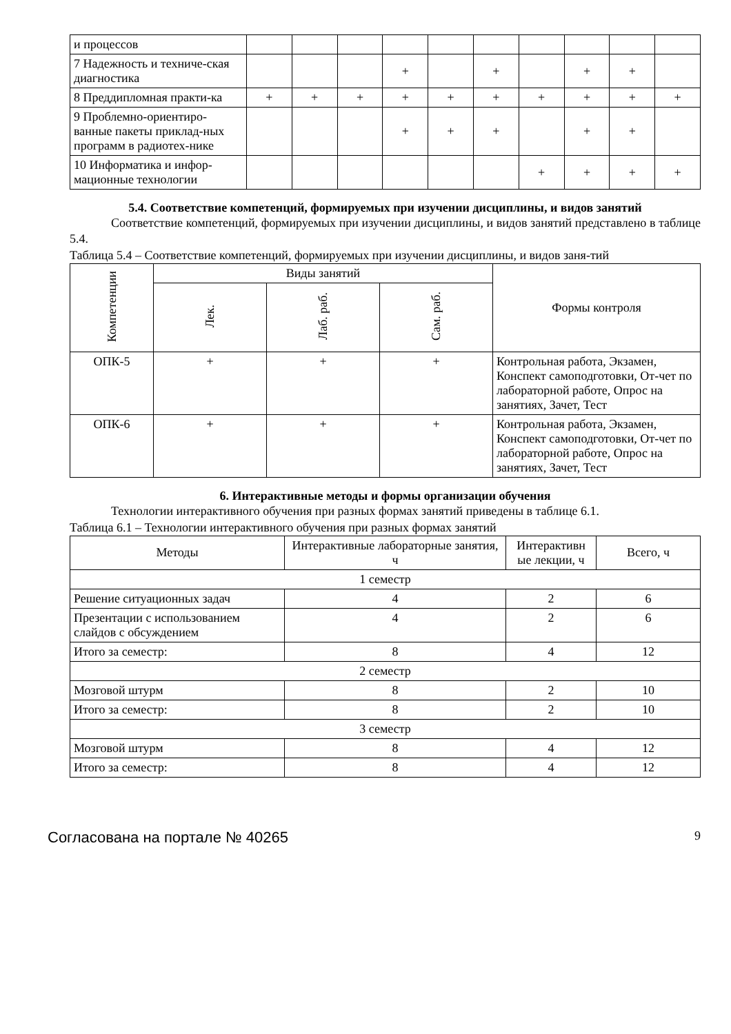| и процессов | | | | | | | | | | |
| 7 Надежность и техниче-ская диагностика | | | | + | | + | | + | + | |
| 8 Преддипломная практи-ка | + | + | + | + | + | + | + | + | + | + |
| 9 Проблемно-ориентиро-ванные пакеты приклад-ных программ в радиотех-нике | | | | + | + | + | | + | + | |
| 10 Информатика и инфор-мационные технологии | | | | | | | + | + | + | + |
5.4. Соответствие компетенций, формируемых при изучении дисциплины, и видов занятий
Соответствие компетенций, формируемых при изучении дисциплины, и видов занятий представлено в таблице 5.4.
Таблица 5.4 – Соответствие компетенций, формируемых при изучении дисциплины, и видов заня-тий
| Компетенции | Виды занятий | | | Формы контроля |
| --- | --- | --- | --- | --- |
| | Лек. | Лаб. раб. | Сам. раб. | |
| ОПК-5 | + | + | + | Контрольная работа, Экзамен, Конспект самоподготовки, От-чет по лабораторной работе, Опрос на занятиях, Зачет, Тест |
| ОПК-6 | + | + | + | Контрольная работа, Экзамен, Конспект самоподготовки, От-чет по лабораторной работе, Опрос на занятиях, Зачет, Тест |
6. Интерактивные методы и формы организации обучения
Технологии интерактивного обучения при разных формах занятий приведены в таблице 6.1.
Таблица 6.1 – Технологии интерактивного обучения при разных формах занятий
| Методы | Интерактивные лабораторные занятия, ч | Интерактивн ые лекции, ч | Всего, ч |
| --- | --- | --- | --- |
| 1 семестр | | | |
| Решение ситуационных задач | 4 | 2 | 6 |
| Презентации с использованием слайдов с обсуждением | 4 | 2 | 6 |
| Итого за семестр: | 8 | 4 | 12 |
| 2 семестр | | | |
| Мозговой штурм | 8 | 2 | 10 |
| Итого за семестр: | 8 | 2 | 10 |
| 3 семестр | | | |
| Мозговой штурм | 8 | 4 | 12 |
| Итого за семестр: | 8 | 4 | 12 |
Согласована на портале № 40265 9